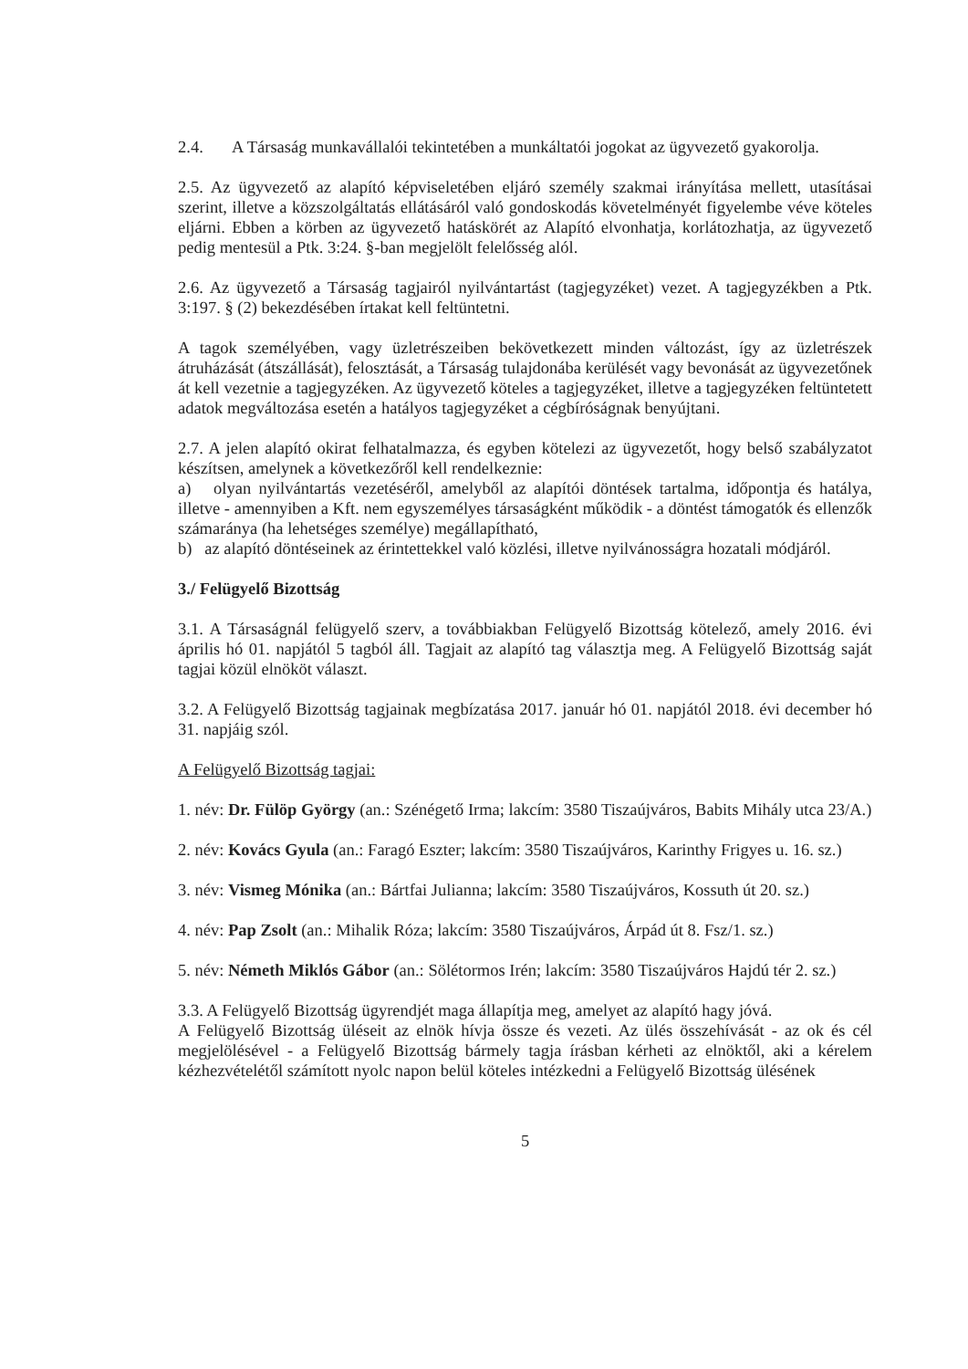2.4. A Társaság munkavállalói tekintetében a munkáltatói jogokat az ügyvezető gyakorolja.
2.5. Az ügyvezető az alapító képviseletében eljáró személy szakmai irányítása mellett, utasításai szerint, illetve a közszolgáltatás ellátásáról való gondoskodás követelményét figyelembe véve köteles eljárni. Ebben a körben az ügyvezető hatáskörét az Alapító elvonhatja, korlátozhatja, az ügyvezető pedig mentesül a Ptk. 3:24. §-ban megjelölt felelősség alól.
2.6. Az ügyvezető a Társaság tagjairól nyilvántartást (tagjegyzéket) vezet. A tagjegyzékben a Ptk. 3:197. § (2) bekezdésében írtakat kell feltüntetni.
A tagok személyében, vagy üzletrészeiben bekövetkezett minden változást, így az üzletrészek átruházását (átszállását), felosztását, a Társaság tulajdonába kerülését vagy bevonását az ügyvezetőnek át kell vezetnie a tagjegyzéken. Az ügyvezető köteles a tagjegyzéket, illetve a tagjegyzéken feltüntetett adatok megváltozása esetén a hatályos tagjegyzéket a cégbíróságnak benyújtani.
2.7. A jelen alapító okirat felhatalmazza, és egyben kötelezi az ügyvezetőt, hogy belső szabályzatot készítsen, amelynek a következőről kell rendelkeznie:
a) olyan nyilvántartás vezetéséről, amelyből az alapítói döntések tartalma, időpontja és hatálya, illetve - amennyiben a Kft. nem egyszemélyes társaságként működik - a döntést támogatók és ellenzők számaránya (ha lehetséges személye) megállapítható,
b) az alapító döntéseinek az érintettekkel való közlési, illetve nyilvánosságra hozatali módjáról.
3./ Felügyelő Bizottság
3.1. A Társaságnál felügyelő szerv, a továbbiakban Felügyelő Bizottság kötelező, amely 2016. évi április hó 01. napjától 5 tagból áll. Tagjait az alapító tag választja meg. A Felügyelő Bizottság saját tagjai közül elnököt választ.
3.2. A Felügyelő Bizottság tagjainak megbízatása 2017. január hó 01. napjától 2018. évi december hó 31. napjáig szól.
A Felügyelő Bizottság tagjai:
1. név: Dr. Fülöp György (an.: Szénégető Irma; lakcím: 3580 Tiszaújváros, Babits Mihály utca 23/A.)
2. név: Kovács Gyula (an.: Faragó Eszter; lakcím: 3580 Tiszaújváros, Karinthy Frigyes u. 16. sz.)
3. név: Vismeg Mónika (an.: Bártfai Julianna; lakcím: 3580 Tiszaújváros, Kossuth út 20. sz.)
4. név: Pap Zsolt (an.: Mihalik Róza; lakcím: 3580 Tiszaújváros, Árpád út 8. Fsz/1. sz.)
5. név: Németh Miklós Gábor (an.: Sölétormos Irén; lakcím: 3580 Tiszaújváros Hajdú tér 2. sz.)
3.3. A Felügyelő Bizottság ügyrendjét maga állapítja meg, amelyet az alapító hagy jóvá.
A Felügyelő Bizottság üléseit az elnök hívja össze és vezeti. Az ülés összehívását - az ok és cél megjelölésével - a Felügyelő Bizottság bármely tagja írásban kérheti az elnöktől, aki a kérelem kézhezvételétől számított nyolc napon belül köteles intézkedni a Felügyelő Bizottság ülésének
5